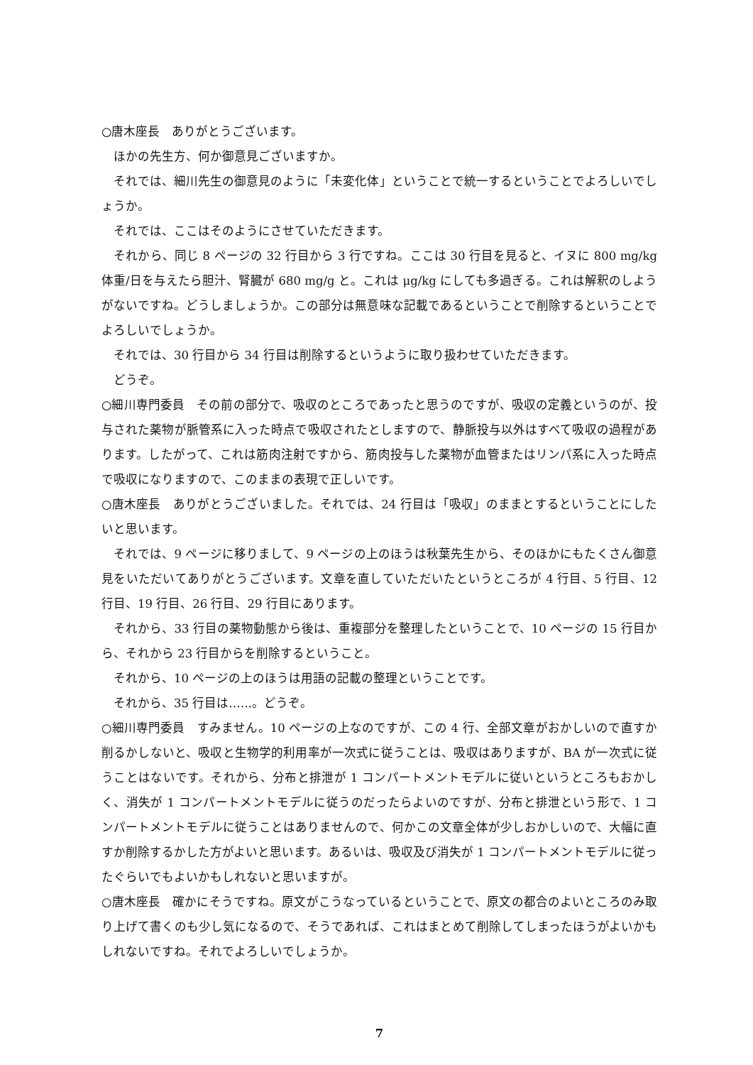○唐木座長　ありがとうございます。
　ほかの先生方、何か御意見ございますか。
　それでは、細川先生の御意見のように「未変化体」ということで統一するということでよろしいでしょうか。
　それでは、ここはそのようにさせていただきます。
　それから、同じ 8 ページの 32 行目から 3 行ですね。ここは 30 行目を見ると、イヌに 800 mg/kg 体重/日を与えたら胆汁、腎臓が 680 mg/g と。これは μg/kg にしても多過ぎる。これは解釈のしようがないですね。どうしましょうか。この部分は無意味な記載であるということで削除するということでよろしいでしょうか。
　それでは、30 行目から 34 行目は削除するというように取り扱わせていただきます。
　どうぞ。
○細川専門委員　その前の部分で、吸収のところであったと思うのですが、吸収の定義というのが、投与された薬物が脈管系に入った時点で吸収されたとしますので、静脈投与以外はすべて吸収の過程があります。したがって、これは筋肉注射ですから、筋肉投与した薬物が血管またはリンパ系に入った時点で吸収になりますので、このままの表現で正しいです。
○唐木座長　ありがとうございました。それでは、24 行目は「吸収」のままとするということにしたいと思います。
　それでは、9 ページに移りまして、9 ページの上のほうは秋葉先生から、そのほかにもたくさん御意見をいただいてありがとうございます。文章を直していただいたというところが 4 行目、5 行目、12 行目、19 行目、26 行目、29 行目にあります。
　それから、33 行目の薬物動態から後は、重複部分を整理したということで、10 ページの 15 行目から、それから 23 行目からを削除するということ。
　それから、10 ページの上のほうは用語の記載の整理ということです。
　それから、35 行目は……。どうぞ。
○細川専門委員　すみません。10 ページの上なのですが、この 4 行、全部文章がおかしいので直すか削るかしないと、吸収と生物学的利用率が一次式に従うことは、吸収はありますが、BA が一次式に従うことはないです。それから、分布と排泄が 1 コンパートメントモデルに従いというところもおかしく、消失が 1 コンパートメントモデルに従うのだったらよいのですが、分布と排泄という形で、1 コンパートメントモデルに従うことはありませんので、何かこの文章全体が少しおかしいので、大幅に直すか削除するかした方がよいと思います。あるいは、吸収及び消失が 1 コンパートメントモデルに従ったぐらいでもよいかもしれないと思いますが。
○唐木座長　確かにそうですね。原文がこうなっているということで、原文の都合のよいところのみ取り上げて書くのも少し気になるので、そうであれば、これはまとめて削除してしまったほうがよいかもしれないですね。それでよろしいでしょうか。
7